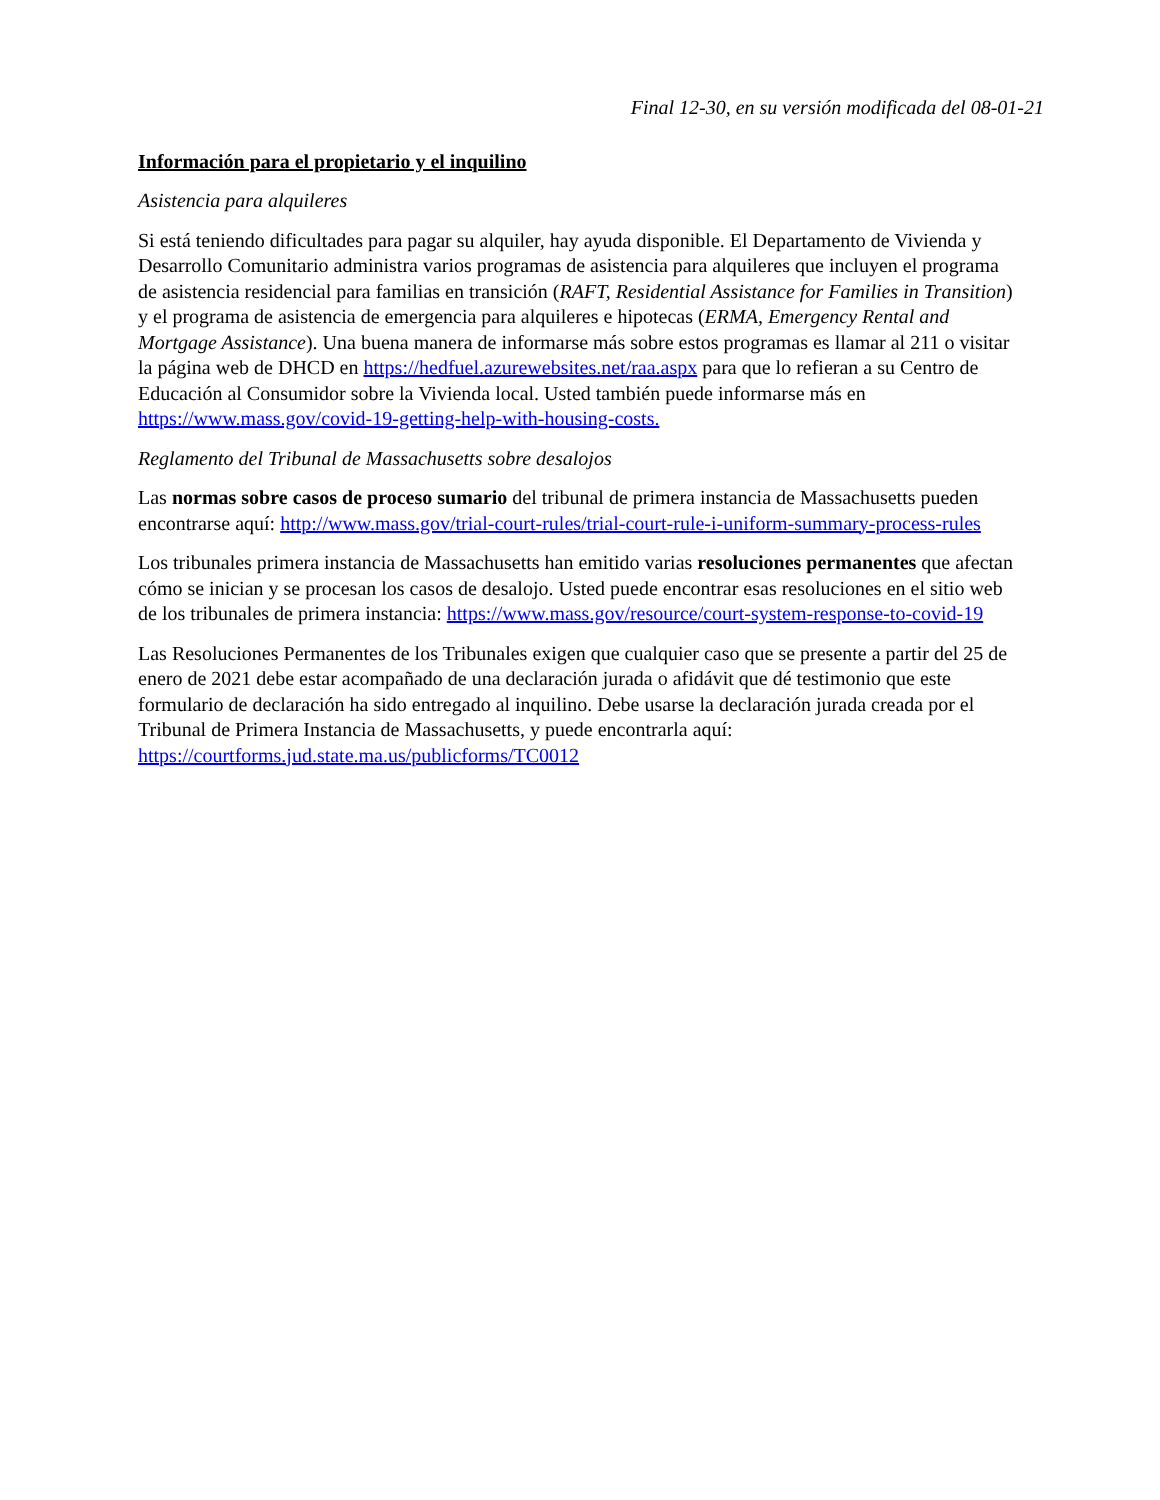Final 12-30, en su versión modificada del 08-01-21
Información para el propietario y el inquilino
Asistencia para alquileres
Si está teniendo dificultades para pagar su alquiler, hay ayuda disponible. El Departamento de Vivienda y Desarrollo Comunitario administra varios programas de asistencia para alquileres que incluyen el programa de asistencia residencial para familias en transición (RAFT, Residential Assistance for Families in Transition) y el programa de asistencia de emergencia para alquileres e hipotecas (ERMA, Emergency Rental and Mortgage Assistance). Una buena manera de informarse más sobre estos programas es llamar al 211 o visitar la página web de DHCD en https://hedfuel.azurewebsites.net/raa.aspx para que lo refieran a su Centro de Educación al Consumidor sobre la Vivienda local. Usted también puede informarse más en https://www.mass.gov/covid-19-getting-help-with-housing-costs.
Reglamento del Tribunal de Massachusetts sobre desalojos
Las normas sobre casos de proceso sumario del tribunal de primera instancia de Massachusetts pueden encontrarse aquí: http://www.mass.gov/trial-court-rules/trial-court-rule-i-uniform-summary-process-rules
Los tribunales primera instancia de Massachusetts han emitido varias resoluciones permanentes que afectan cómo se inician y se procesan los casos de desalojo. Usted puede encontrar esas resoluciones en el sitio web de los tribunales de primera instancia: https://www.mass.gov/resource/court-system-response-to-covid-19
Las Resoluciones Permanentes de los Tribunales exigen que cualquier caso que se presente a partir del 25 de enero de 2021 debe estar acompañado de una declaración jurada o afidávit que dé testimonio que este formulario de declaración ha sido entregado al inquilino. Debe usarse la declaración jurada creada por el Tribunal de Primera Instancia de Massachusetts, y puede encontrarla aquí: https://courtforms.jud.state.ma.us/publicforms/TC0012